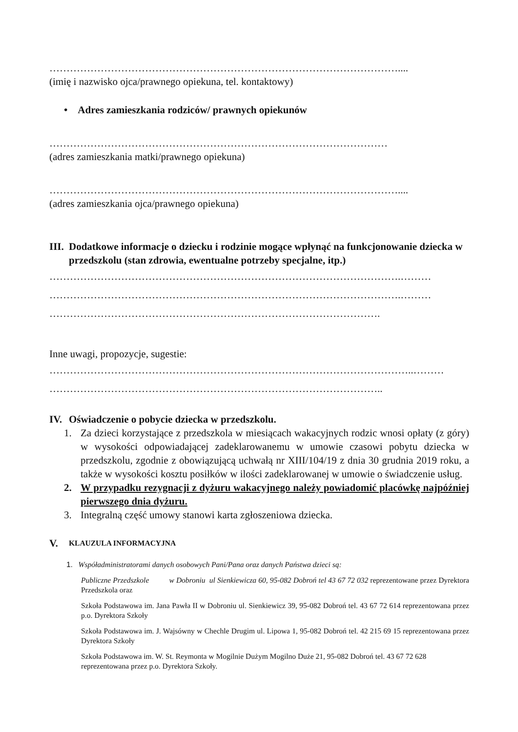…………………………………………………………………………………………....
(imię i nazwisko ojca/prawnego opiekuna, tel. kontaktowy)
• Adres zamieszkania rodziców/ prawnych opiekunów
………………………………………………………………………………………
(adres zamieszkania matki/prawnego opiekuna)
…………………………………………………………………………………………....
(adres zamieszkania ojca/prawnego opiekuna)
III. Dodatkowe informacje o dziecku i rodzinie mogące wpłynąć na funkcjonowanie dziecka w przedszkolu (stan zdrowia, ewentualne potrzeby specjalne, itp.)
………………………………………………………………………………………….………
………………………………………………………………………………………….………
…………………………………………………………………………………….
Inne uwagi, propozycje, sugestie:
……………………………………………………………………………………………..………
……………………………………………………………………………………..
IV. Oświadczenie o pobycie dziecka w przedszkolu.
1. Za dzieci korzystające z przedszkola w miesiącach wakacyjnych rodzic wnosi opłaty (z góry) w wysokości odpowiadającej zadeklarowanemu w umowie czasowi pobytu dziecka w przedszkolu, zgodnie z obowiązującą uchwałą nr XIII/104/19 z dnia 30 grudnia 2019 roku, a także w wysokości kosztu posiłków w ilości zadeklarowanej w umowie o świadczenie usług.
2. W przypadku rezygnacji z dyżuru wakacyjnego należy powiadomić placówkę najpóźniej pierwszego dnia dyżuru.
3. Integralną część umowy stanowi karta zgłoszeniowa dziecka.
V. KLAUZULA INFORMACYJNA
1. Współadministratorami danych osobowych Pani/Pana oraz danych Państwa dzieci są:
Publiczne Przedszkole w Dobroniu ul Sienkiewicza 60, 95-082 Dobroń tel 43 67 72 032 reprezentowane przez Dyrektora Przedszkola oraz
Szkoła Podstawowa im. Jana Pawła II w Dobroniu ul. Sienkiewicz 39, 95-082 Dobroń tel. 43 67 72 614 reprezentowana przez p.o. Dyrektora Szkoły
Szkoła Podstawowa im. J. Wajsówny w Chechle Drugim ul. Lipowa 1, 95-082 Dobroń tel. 42 215 69 15 reprezentowana przez Dyrektora Szkoły
Szkoła Podstawowa im. W. St. Reymonta w Mogilnie Dużym Mogilno Duże 21, 95-082 Dobroń tel. 43 67 72 628 reprezentowana przez p.o. Dyrektora Szkoły.